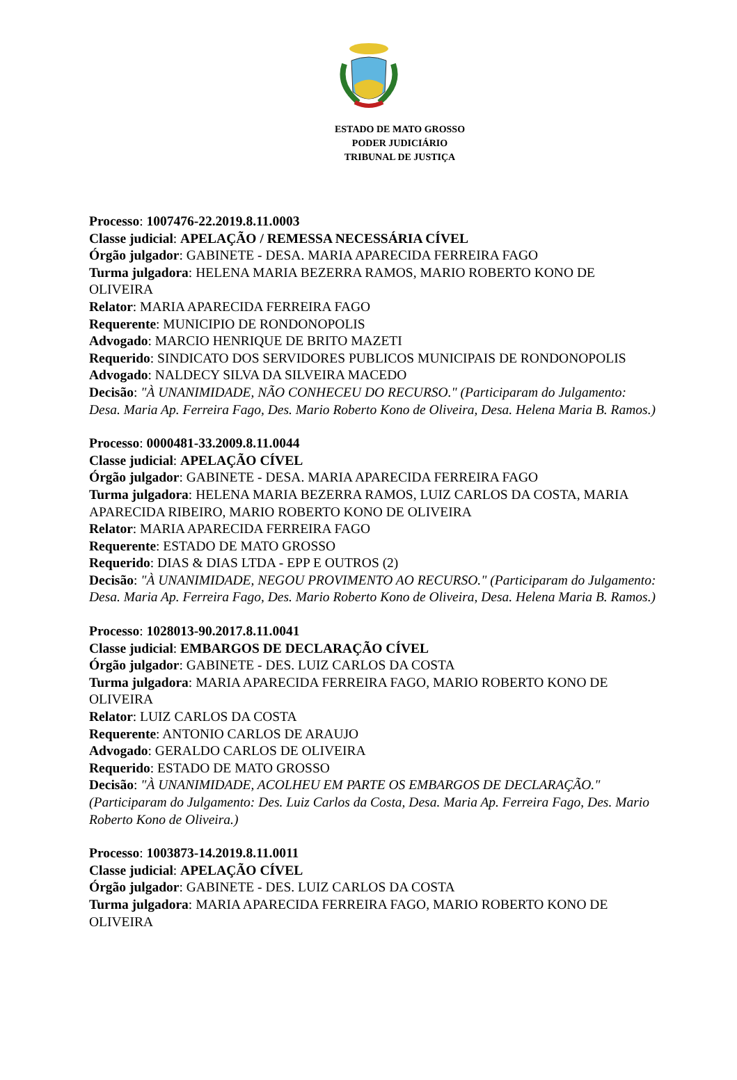ESTADO DE MATO GROSSO
PODER JUDICIÁRIO
TRIBUNAL DE JUSTIÇA
Processo: 1007476-22.2019.8.11.0003
Classe judicial: APELAÇÃO / REMESSA NECESSÁRIA CÍVEL
Órgão julgador: GABINETE - DESA. MARIA APARECIDA FERREIRA FAGO
Turma julgadora: HELENA MARIA BEZERRA RAMOS, MARIO ROBERTO KONO DE OLIVEIRA
Relator: MARIA APARECIDA FERREIRA FAGO
Requerente: MUNICIPIO DE RONDONOPOLIS
Advogado: MARCIO HENRIQUE DE BRITO MAZETI
Requerido: SINDICATO DOS SERVIDORES PUBLICOS MUNICIPAIS DE RONDONOPOLIS
Advogado: NALDECY SILVA DA SILVEIRA MACEDO
Decisão: "À UNANIMIDADE, NÃO CONHECEU DO RECURSO." (Participaram do Julgamento: Desa. Maria Ap. Ferreira Fago, Des. Mario Roberto Kono de Oliveira, Desa. Helena Maria B. Ramos.)
Processo: 0000481-33.2009.8.11.0044
Classe judicial: APELAÇÃO CÍVEL
Órgão julgador: GABINETE - DESA. MARIA APARECIDA FERREIRA FAGO
Turma julgadora: HELENA MARIA BEZERRA RAMOS, LUIZ CARLOS DA COSTA, MARIA APARECIDA RIBEIRO, MARIO ROBERTO KONO DE OLIVEIRA
Relator: MARIA APARECIDA FERREIRA FAGO
Requerente: ESTADO DE MATO GROSSO
Requerido: DIAS & DIAS LTDA - EPP E OUTROS (2)
Decisão: "À UNANIMIDADE, NEGOU PROVIMENTO AO RECURSO." (Participaram do Julgamento: Desa. Maria Ap. Ferreira Fago, Des. Mario Roberto Kono de Oliveira, Desa. Helena Maria B. Ramos.)
Processo: 1028013-90.2017.8.11.0041
Classe judicial: EMBARGOS DE DECLARAÇÃO CÍVEL
Órgão julgador: GABINETE - DES. LUIZ CARLOS DA COSTA
Turma julgadora: MARIA APARECIDA FERREIRA FAGO, MARIO ROBERTO KONO DE OLIVEIRA
Relator: LUIZ CARLOS DA COSTA
Requerente: ANTONIO CARLOS DE ARAUJO
Advogado: GERALDO CARLOS DE OLIVEIRA
Requerido: ESTADO DE MATO GROSSO
Decisão: "À UNANIMIDADE, ACOLHEU EM PARTE OS EMBARGOS DE DECLARAÇÃO." (Participaram do Julgamento: Des. Luiz Carlos da Costa, Desa. Maria Ap. Ferreira Fago, Des. Mario Roberto Kono de Oliveira.)
Processo: 1003873-14.2019.8.11.0011
Classe judicial: APELAÇÃO CÍVEL
Órgão julgador: GABINETE - DES. LUIZ CARLOS DA COSTA
Turma julgadora: MARIA APARECIDA FERREIRA FAGO, MARIO ROBERTO KONO DE OLIVEIRA